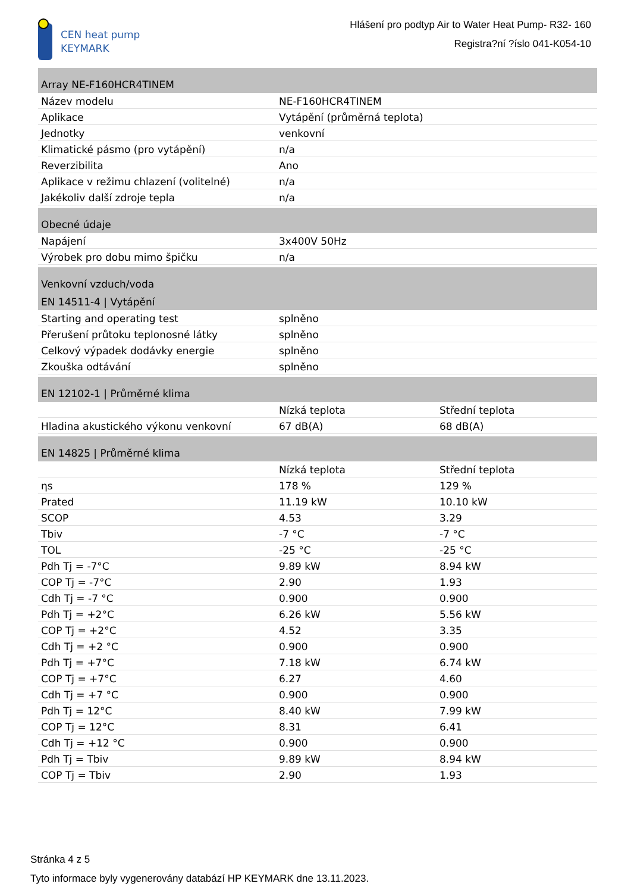CEN heat pump
KEYMARK
Hlášení pro podtyp Air to Water Heat Pump- R32- 160
Registra?ní ?íslo 041-K054-10
| Array NE-F160HCR4TINEM | | |
| Název modelu | NE-F160HCR4TINEM | |
| Aplikace | Vytápění (průměrná teplota) | |
| Jednotky | venkovní | |
| Klimatické pásmo (pro vytápění) | n/a | |
| Reverzibilita | Ano | |
| Aplikace v režimu chlazení (volitelné) | n/a | |
| Jakékoliv další zdroje tepla | n/a | |
| Obecné údaje | | |
| Napájení | 3x400V 50Hz | |
| Výrobek pro dobu mimo špičku | n/a | |
| Venkovní vzduch/voda | | |
| EN 14511-4 / Vytápění | | |
| Starting and operating test | splněno | |
| Přerušení průtoku teplonosné látky | splněno | |
| Celkový výpadek dodávky energie | splněno | |
| Zkouška odtávání | splněno | |
| EN 12102-1 / Průměrné klima | | |
| | Nízká teplota | Střední teplota |
| Hladina akustického výkonu venkovní | 67 dB(A) | 68 dB(A) |
| EN 14825 / Průměrné klima | | |
| | Nízká teplota | Střední teplota |
| ηs | 178 % | 129 % |
| Prated | 11.19 kW | 10.10 kW |
| SCOP | 4.53 | 3.29 |
| Tbiv | -7 °C | -7 °C |
| TOL | -25 °C | -25 °C |
| Pdh Tj = -7°C | 9.89 kW | 8.94 kW |
| COP Tj = -7°C | 2.90 | 1.93 |
| Cdh Tj = -7 °C | 0.900 | 0.900 |
| Pdh Tj = +2°C | 6.26 kW | 5.56 kW |
| COP Tj = +2°C | 4.52 | 3.35 |
| Cdh Tj = +2 °C | 0.900 | 0.900 |
| Pdh Tj = +7°C | 7.18 kW | 6.74 kW |
| COP Tj = +7°C | 6.27 | 4.60 |
| Cdh Tj = +7 °C | 0.900 | 0.900 |
| Pdh Tj = 12°C | 8.40 kW | 7.99 kW |
| COP Tj = 12°C | 8.31 | 6.41 |
| Cdh Tj = +12 °C | 0.900 | 0.900 |
| Pdh Tj = Tbiv | 9.89 kW | 8.94 kW |
| COP Tj = Tbiv | 2.90 | 1.93 |
Stránka 4 z 5
Tyto informace byly vygenerovány databází HP KEYMARK dne 13.11.2023.